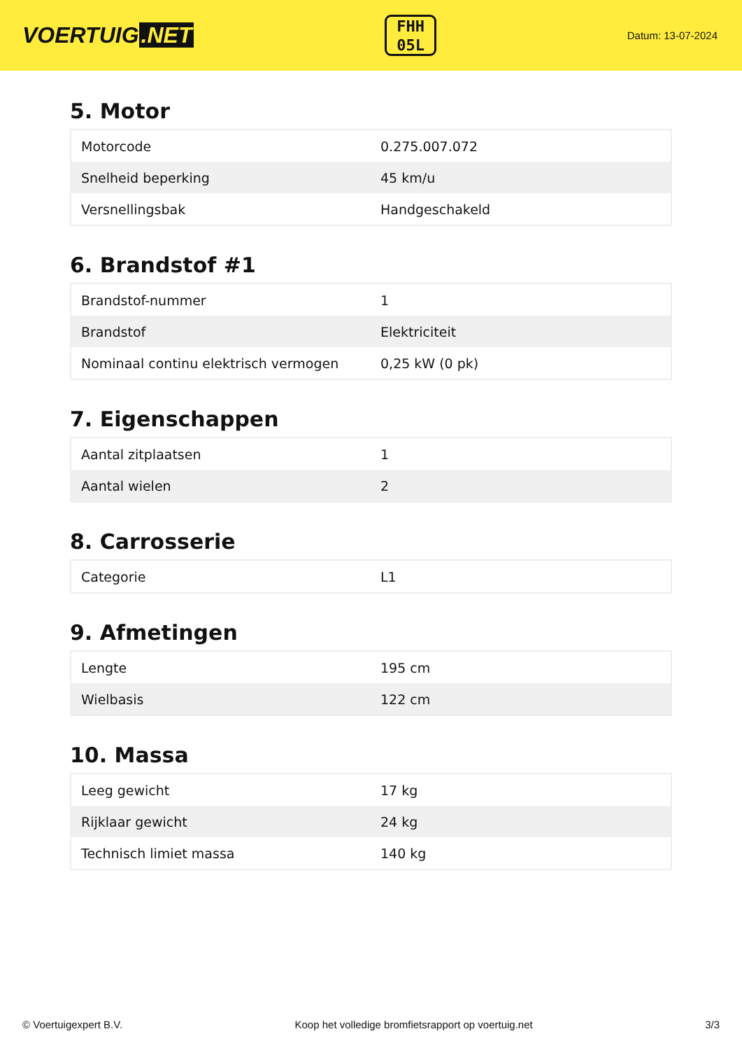VOERTUIG.NET
FHH
05L
Datum: 13-07-2024
5. Motor
| Motorcode | 0.275.007.072 |
| Snelheid beperking | 45 km/u |
| Versnellingsbak | Handgeschakeld |
6. Brandstof #1
| Brandstof-nummer | 1 |
| Brandstof | Elektriciteit |
| Nominaal continu elektrisch vermogen | 0,25 kW (0 pk) |
7. Eigenschappen
| Aantal zitplaatsen | 1 |
| Aantal wielen | 2 |
8. Carrosserie
| Categorie | L1 |
9. Afmetingen
| Lengte | 195 cm |
| Wielbasis | 122 cm |
10. Massa
| Leeg gewicht | 17 kg |
| Rijklaar gewicht | 24 kg |
| Technisch limiet massa | 140 kg |
© Voertuigexpert B.V. Koop het volledige bromfietsrapport op voertuig.net 3/3